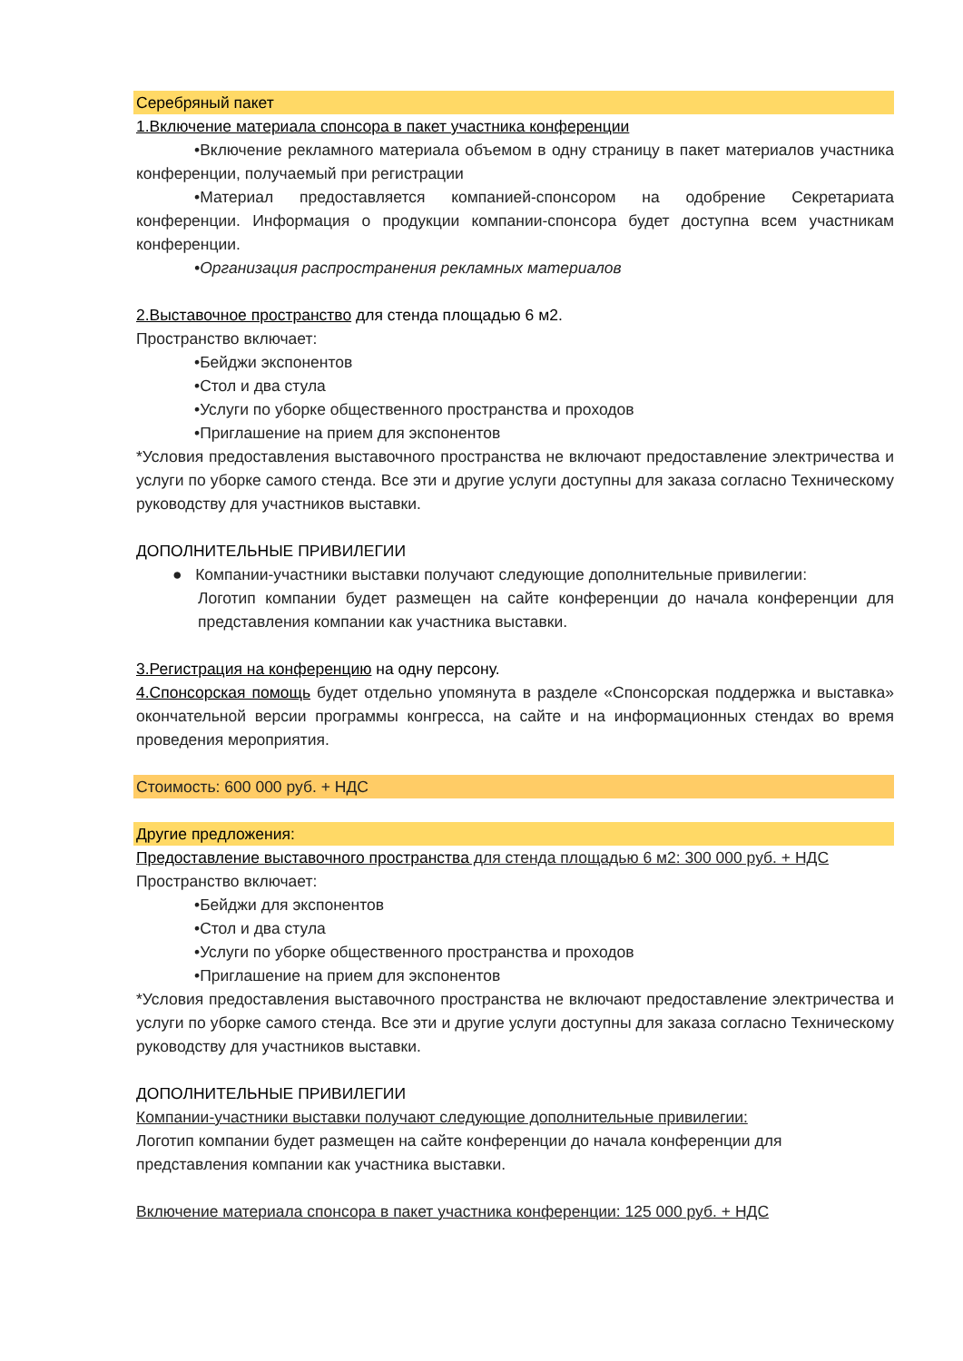Серебряный пакет
1.Включение материала спонсора в пакет участника конференции
•Включение рекламного материала объемом в одну страницу в пакет материалов участника конференции, получаемый при регистрации
•Материал предоставляется компанией-спонсором на одобрение Секретариата конференции. Информация о продукции компании-спонсора будет доступна всем участникам конференции.
•Организация распространения рекламных материалов
2.Выставочное пространство для стенда площадью 6 м2.
Пространство включает:
•Бейджи экспонентов
•Стол и два стула
•Услуги по уборке общественного пространства и проходов
•Приглашение на прием для экспонентов
*Условия предоставления выставочного пространства не включают предоставление электричества и услуги по уборке самого стенда. Все эти и другие услуги доступны для заказа согласно Техническому руководству для участников выставки.
ДОПОЛНИТЕЛЬНЫЕ ПРИВИЛЕГИИ
● Компании-участники выставки получают следующие дополнительные привилегии:
Логотип компании будет размещен на сайте конференции до начала конференции для представления компании как участника выставки.
3.Регистрация на конференцию на одну персону.
4.Спонсорская помощь будет отдельно упомянута в разделе «Спонсорская поддержка и выставка» окончательной версии программы конгресса, на сайте и на информационных стендах во время проведения мероприятия.
Стоимость: 600 000 руб. + НДС
Другие предложения:
Предоставление выставочного пространства для стенда площадью 6 м2: 300 000 руб. + НДС
Пространство включает:
•Бейджи для экспонентов
•Стол и два стула
•Услуги по уборке общественного пространства и проходов
•Приглашение на прием для экспонентов
*Условия предоставления выставочного пространства не включают предоставление электричества и услуги по уборке самого стенда. Все эти и другие услуги доступны для заказа согласно Техническому руководству для участников выставки.
ДОПОЛНИТЕЛЬНЫЕ ПРИВИЛЕГИИ
Компании-участники выставки получают следующие дополнительные привилегии:
Логотип компании будет размещен на сайте конференции до начала конференции для представления компании как участника выставки.
Включение материала спонсора в пакет участника конференции: 125 000 руб. + НДС